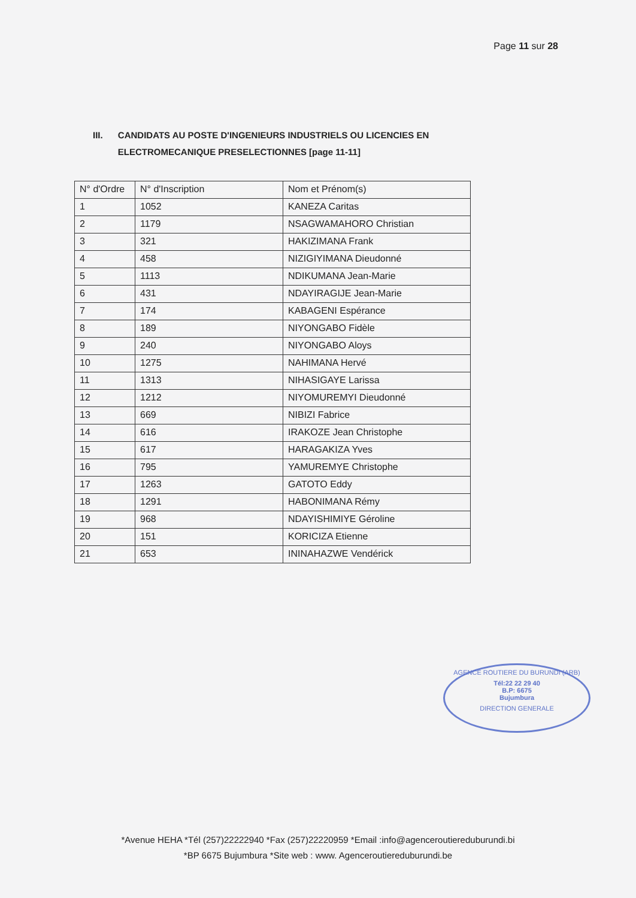Page 11 sur 28
III. CANDIDATS AU POSTE D'INGENIEURS INDUSTRIELS OU LICENCIES EN ELECTROMECANIQUE PRESELECTIONNES [page 11-11]
| N° d'Ordre | N° d'Inscription | Nom et Prénom(s) |
| --- | --- | --- |
| 1 | 1052 | KANEZA Caritas |
| 2 | 1179 | NSAGWAMAHORO Christian |
| 3 | 321 | HAKIZIMANA Frank |
| 4 | 458 | NIZIGIYIMANA Dieudonné |
| 5 | 1113 | NDIKUMANA Jean-Marie |
| 6 | 431 | NDAYIRAGIJE Jean-Marie |
| 7 | 174 | KABAGENI Espérance |
| 8 | 189 | NIYONGABO Fidèle |
| 9 | 240 | NIYONGABO Aloys |
| 10 | 1275 | NAHIMANA Hervé |
| 11 | 1313 | NIHASIGAYE Larissa |
| 12 | 1212 | NIYOMUREMYI Dieudonné |
| 13 | 669 | NIBIZI Fabrice |
| 14 | 616 | IRAKOZE Jean Christophe |
| 15 | 617 | HARAGAKIZA Yves |
| 16 | 795 | YAMUREMYE Christophe |
| 17 | 1263 | GATOTO Eddy |
| 18 | 1291 | HABONIMANA Rémy |
| 19 | 968 | NDAYISHIMIYE Géroline |
| 20 | 151 | KORICIZA Etienne |
| 21 | 653 | ININAHAZWE Vendérick |
AGENCE ROUTIERE DU BURUNDI (ARB)
Tél:22 22 29 40
B.P: 6675
Bujumbura
DIRECTION GENERALE
*Avenue HEHA *Tél (257)22222940 *Fax (257)22220959 *Email :info@agenceroutiereduburundi.bi
*BP 6675 Bujumbura *Site web : www. Agenceroutiereduburundi.be